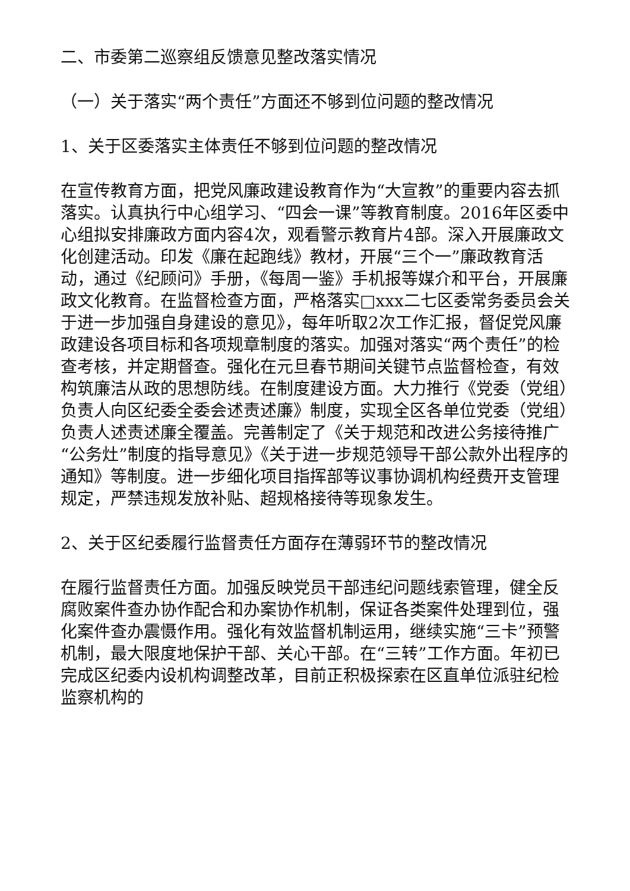二、市委第二巡察组反馈意见整改落实情况
（一）关于落实“两个责任”方面还不够到位问题的整改情况
1、关于区委落实主体责任不够到位问题的整改情况
在宣传教育方面，把党风廉政建设教育作为“大宣教”的重要内容去抓落实。认真执行中心组学习、“四会一课”等教育制度。2016年区委中心组拟安排廉政方面内容4次，观看警示教育片4部。深入开展廉政文化创建活动。印发《廉在起跑线》教材，开展“三个一”廉政教育活动，通过《纪顾问》手册，《每周一鉴》手机报等媒介和平台，开展廉政文化教育。在监督检查方面，严格落实□xxx二七区委常务委员会关于进一步加强自身建设的意见》，每年听取2次工作汇报，督促党风廉政建设各项目标和各项规章制度的落实。加强对落实“两个责任”的检查考核，并定期督查。强化在元旦春节期间关键节点监督检查，有效构筑廉洁从政的思想防线。在制度建设方面。大力推行《党委（党组）负责人向区纪委全委会述责述廉》制度，实现全区各单位党委（党组）负责人述责述廉全覆盖。完善制定了《关于规范和改进公务接待推广“公务灶”制度的指导意见》《关于进一步规范领导干部公款外出程序的通知》等制度。进一步细化项目指挥部等议事协调机构经费开支管理规定，严禁违规发放补贴、超规格接待等现象发生。
2、关于区纪委履行监督责任方面存在薄弱环节的整改情况
在履行监督责任方面。加强反映党员干部违纪问题线索管理，健全反腐败案件查办协作配合和办案协作机制，保证各类案件处理到位，强化案件查办震慑作用。强化有效监督机制运用，继续实施“三卡”预警机制，最大限度地保护干部、关心干部。在“三转”工作方面。年初已完成区纪委内设机构调整改革，目前正积极探索在区直单位派驻纪检监察机构的